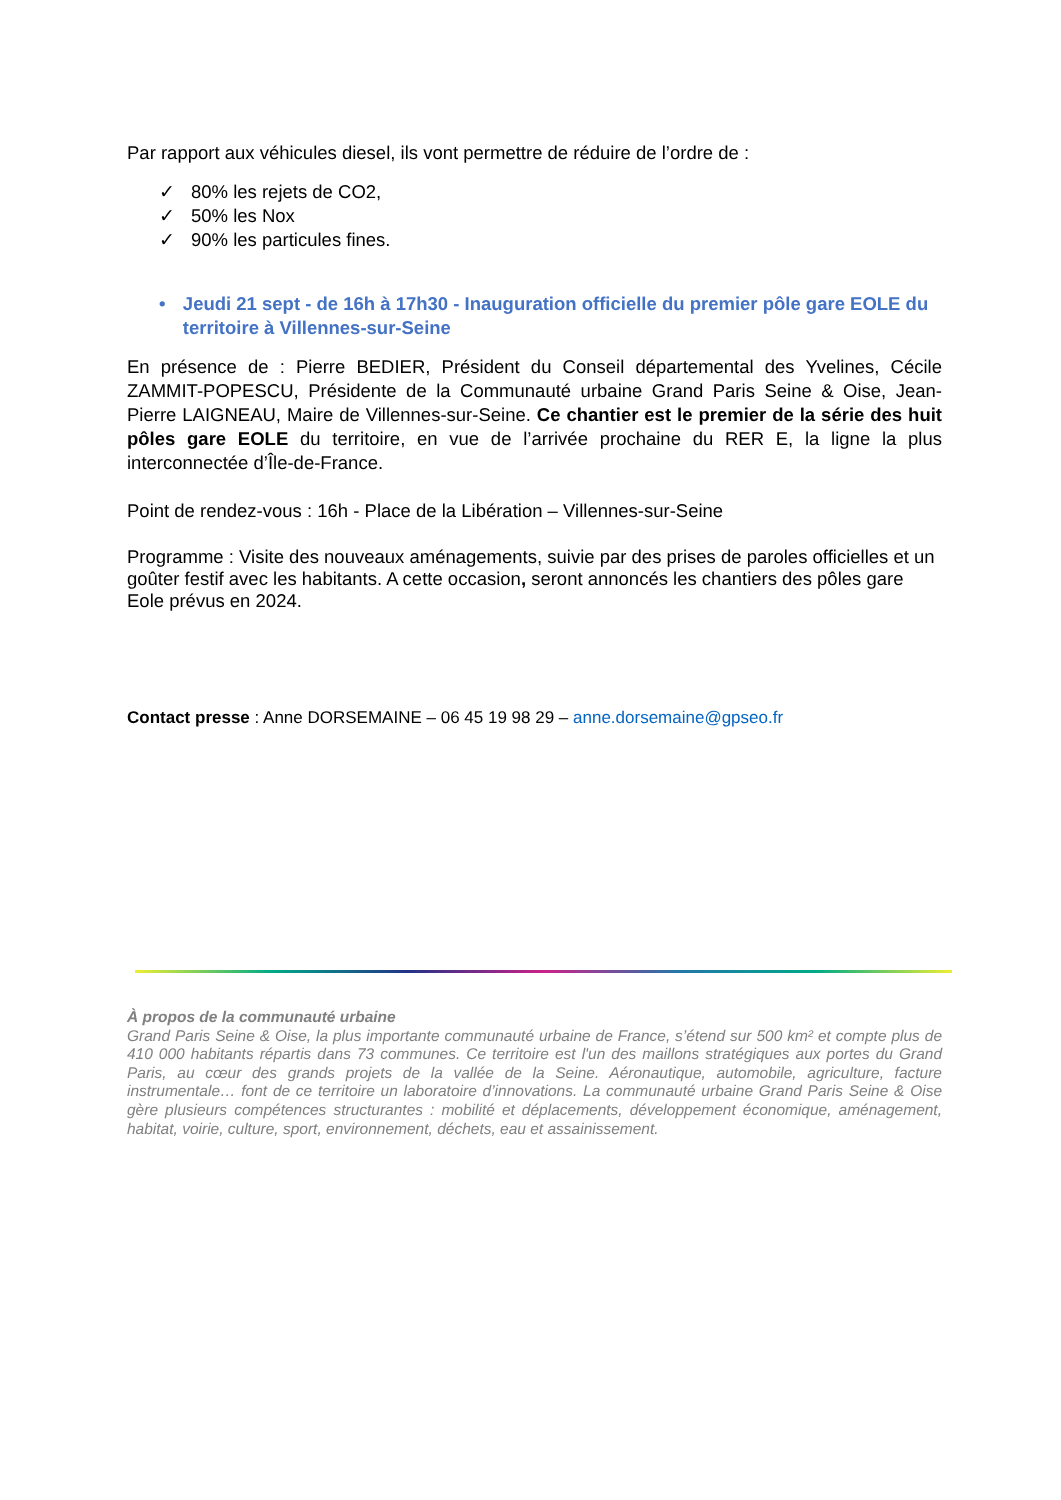Par rapport aux véhicules diesel, ils vont permettre de réduire de l’ordre de :
✓ 80% les rejets de CO2,
✓ 50% les Nox
✓ 90% les particules fines.
• Jeudi 21 sept - de 16h à 17h30 - Inauguration officielle du premier pôle gare EOLE du territoire à Villennes-sur-Seine
En présence de : Pierre BEDIER, Président du Conseil départemental des Yvelines, Cécile ZAMMIT-POPESCU, Présidente de la Communauté urbaine Grand Paris Seine & Oise, Jean-Pierre LAIGNEAU, Maire de Villennes-sur-Seine. Ce chantier est le premier de la série des huit pôles gare EOLE du territoire, en vue de l’arrivée prochaine du RER E, la ligne la plus interconnectée d’Île-de-France.
Point de rendez-vous : 16h - Place de la Libération – Villennes-sur-Seine
Programme : Visite des nouveaux aménagements, suivie par des prises de paroles officielles et un goûter festif avec les habitants. A cette occasion, seront annoncés les chantiers des pôles gare Eole prévus en 2024.
Contact presse : Anne DORSEMAINE – 06 45 19 98 29 – anne.dorsemaine@gpseo.fr
À propos de la communauté urbaine
Grand Paris Seine & Oise, la plus importante communauté urbaine de France, s’étend sur 500 km² et compte plus de 410 000 habitants répartis dans 73 communes. Ce territoire est l'un des maillons stratégiques aux portes du Grand Paris, au cœur des grands projets de la vallée de la Seine. Aéronautique, automobile, agriculture, facture instrumentale… font de ce territoire un laboratoire d’innovations. La communauté urbaine Grand Paris Seine & Oise gère plusieurs compétences structurantes : mobilité et déplacements, développement économique, aménagement, habitat, voirie, culture, sport, environnement, déchets, eau et assainissement.